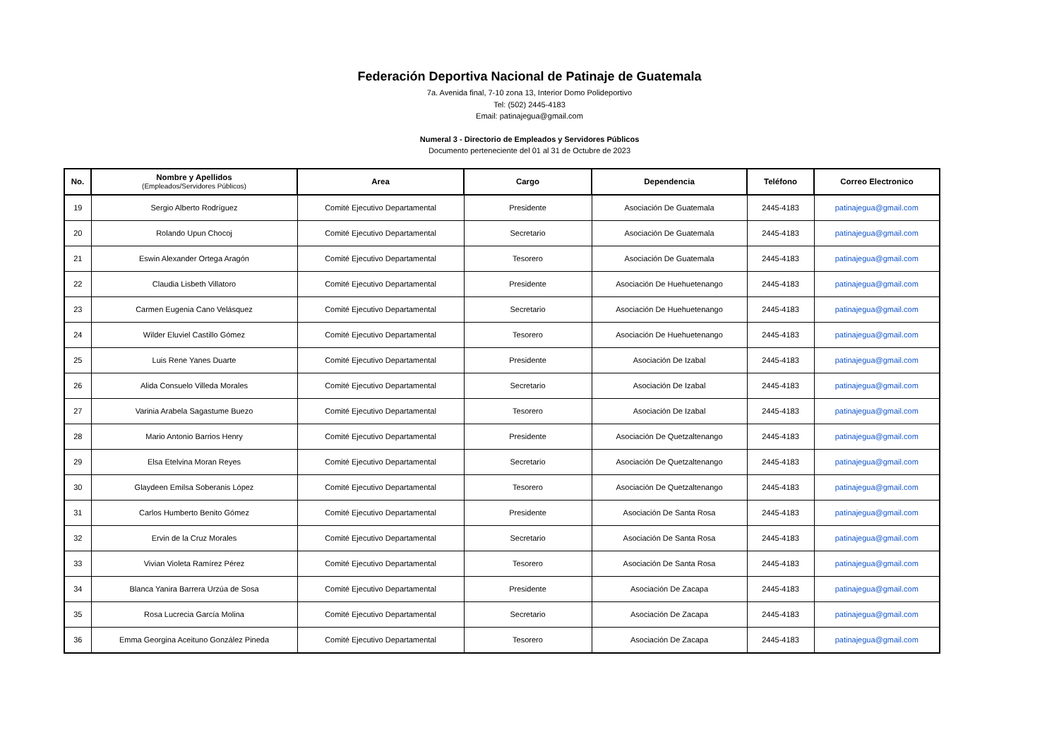Federación Deportiva Nacional de Patinaje de Guatemala
7a. Avenida final, 7-10 zona 13, Interior Domo Polideportivo
Tel: (502) 2445-4183
Email: patinajegua@gmail.com
Numeral 3 - Directorio de Empleados y Servidores Públicos
Documento perteneciente del 01 al 31 de Octubre de 2023
| No. | Nombre y Apellidos (Empleados/Servidores Públicos) | Area | Cargo | Dependencia | Teléfono | Correo Electronico |
| --- | --- | --- | --- | --- | --- | --- |
| 19 | Sergio Alberto Rodríguez | Comité Ejecutivo Departamental | Presidente | Asociación De Guatemala | 2445-4183 | patinajegua@gmail.com |
| 20 | Rolando Upun Chocoj | Comité Ejecutivo Departamental | Secretario | Asociación De Guatemala | 2445-4183 | patinajegua@gmail.com |
| 21 | Eswin Alexander Ortega Aragón | Comité Ejecutivo Departamental | Tesorero | Asociación De Guatemala | 2445-4183 | patinajegua@gmail.com |
| 22 | Claudia Lisbeth Villatoro | Comité Ejecutivo Departamental | Presidente | Asociación De Huehuetenango | 2445-4183 | patinajegua@gmail.com |
| 23 | Carmen Eugenia Cano Velásquez | Comité Ejecutivo Departamental | Secretario | Asociación De Huehuetenango | 2445-4183 | patinajegua@gmail.com |
| 24 | Wilder Eluviel Castillo Gómez | Comité Ejecutivo Departamental | Tesorero | Asociación De Huehuetenango | 2445-4183 | patinajegua@gmail.com |
| 25 | Luis Rene Yanes Duarte | Comité Ejecutivo Departamental | Presidente | Asociación De Izabal | 2445-4183 | patinajegua@gmail.com |
| 26 | Alida Consuelo Villeda Morales | Comité Ejecutivo Departamental | Secretario | Asociación De Izabal | 2445-4183 | patinajegua@gmail.com |
| 27 | Varinia Arabela Sagastume Buezo | Comité Ejecutivo Departamental | Tesorero | Asociación De Izabal | 2445-4183 | patinajegua@gmail.com |
| 28 | Mario Antonio Barrios Henry | Comité Ejecutivo Departamental | Presidente | Asociación De Quetzaltenango | 2445-4183 | patinajegua@gmail.com |
| 29 | Elsa Etelvina Moran Reyes | Comité Ejecutivo Departamental | Secretario | Asociación De Quetzaltenango | 2445-4183 | patinajegua@gmail.com |
| 30 | Glaydeen Emilsa Soberanis López | Comité Ejecutivo Departamental | Tesorero | Asociación De Quetzaltenango | 2445-4183 | patinajegua@gmail.com |
| 31 | Carlos Humberto Benito Gómez | Comité Ejecutivo Departamental | Presidente | Asociación De Santa Rosa | 2445-4183 | patinajegua@gmail.com |
| 32 | Ervin de la Cruz Morales | Comité Ejecutivo Departamental | Secretario | Asociación De Santa Rosa | 2445-4183 | patinajegua@gmail.com |
| 33 | Vivian Violeta Ramírez Pérez | Comité Ejecutivo Departamental | Tesorero | Asociación De Santa Rosa | 2445-4183 | patinajegua@gmail.com |
| 34 | Blanca Yanira Barrera Urzúa de Sosa | Comité Ejecutivo Departamental | Presidente | Asociación De Zacapa | 2445-4183 | patinajegua@gmail.com |
| 35 | Rosa Lucrecia García Molina | Comité Ejecutivo Departamental | Secretario | Asociación De Zacapa | 2445-4183 | patinajegua@gmail.com |
| 36 | Emma Georgina Aceituno González Pineda | Comité Ejecutivo Departamental | Tesorero | Asociación De Zacapa | 2445-4183 | patinajegua@gmail.com |